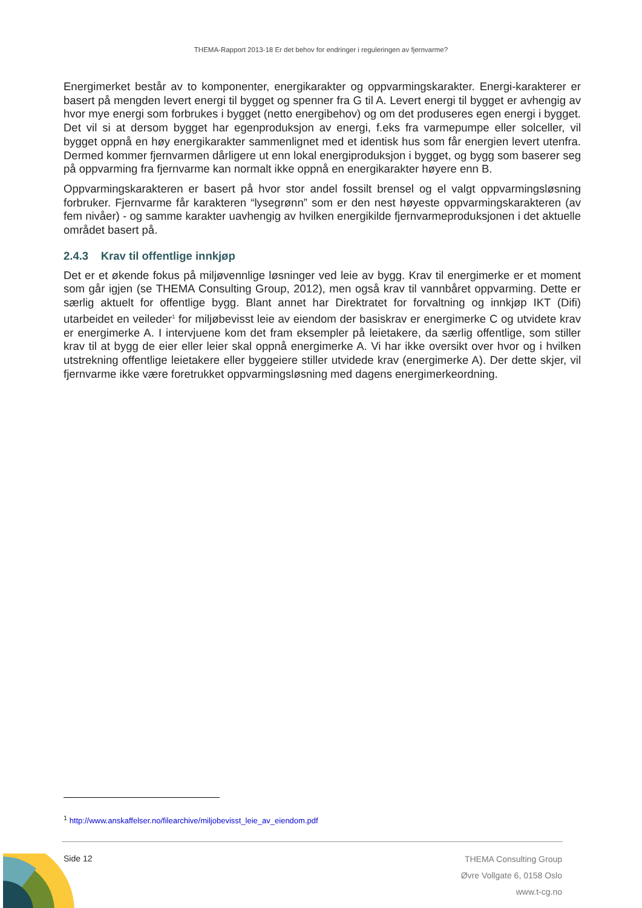THEMA-Rapport 2013-18 Er det behov for endringer i reguleringen av fjernvarme?
Energimerket består av to komponenter, energikarakter og oppvarmingskarakter. Energi-karakterer er basert på mengden levert energi til bygget og spenner fra G til A. Levert energi til bygget er avhengig av hvor mye energi som forbrukes i bygget (netto energibehov) og om det produseres egen energi i bygget. Det vil si at dersom bygget har egenproduksjon av energi, f.eks fra varmepumpe eller solceller, vil bygget oppnå en høy energikarakter sammenlignet med et identisk hus som får energien levert utenfra. Dermed kommer fjernvarmen dårligere ut enn lokal energiproduksjon i bygget, og bygg som baserer seg på oppvarming fra fjernvarme kan normalt ikke oppnå en energikarakter høyere enn B.
Oppvarmingskarakteren er basert på hvor stor andel fossilt brensel og el valgt oppvarmingsløsning forbruker. Fjernvarme får karakteren “lysegrønn” som er den nest høyeste oppvarmingskarakteren (av fem nivåer) - og samme karakter uavhengig av hvilken energikilde fjernvarmeproduksjonen i det aktuelle området basert på.
2.4.3 Krav til offentlige innkjøp
Det er et økende fokus på miljøvennlige løsninger ved leie av bygg. Krav til energimerke er et moment som går igjen (se THEMA Consulting Group, 2012), men også krav til vannbåret oppvarming. Dette er særlig aktuelt for offentlige bygg. Blant annet har Direktratet for forvaltning og innkjøp IKT (Difi) utarbeidet en veileder<sup>1</sup> for miljøbevisst leie av eiendom der basiskrav er energimerke C og utvidete krav er energimerke A. I intervjuene kom det fram eksempler på leietakere, da særlig offentlige, som stiller krav til at bygg de eier eller leier skal oppnå energimerke A. Vi har ikke oversikt over hvor og i hvilken utstrekning offentlige leietakere eller byggeiere stiller utvidede krav (energimerke A). Der dette skjer, vil fjernvarme ikke være foretrukket oppvarmingsløsning med dagens energimerkeordning.
<sup>1</sup> http://www.anskaffelser.no/filearchive/miljobevisst_leie_av_eiendom.pdf
Side 12
THEMA Consulting Group
Øvre Vollgate 6, 0158 Oslo
www.t-cg.no